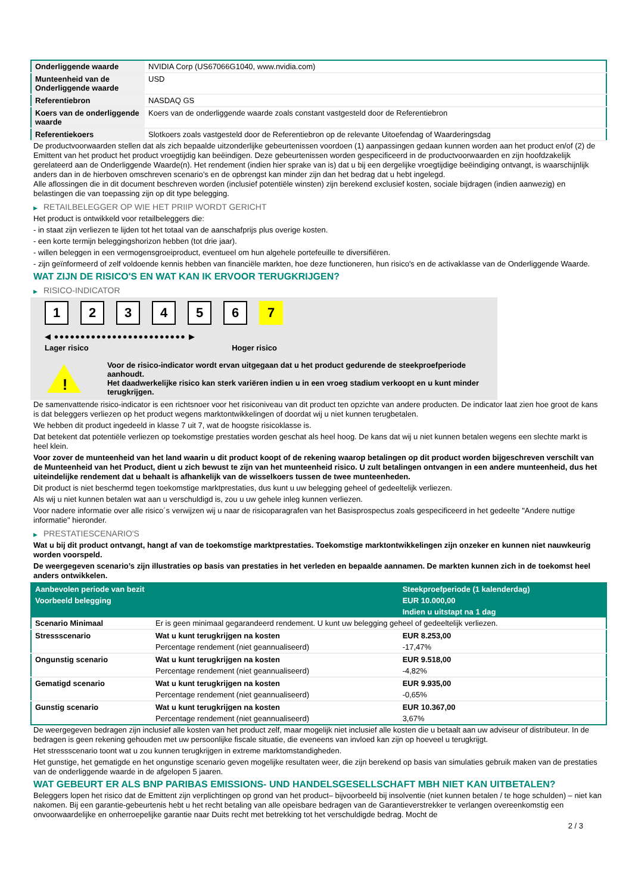| Onderliggende waarde | NVIDIA Corp (US67066G1040, www.nvidia.com) |
| Munteenheid van de Onderliggende waarde | USD |
| Referentiebron | NASDAQ GS |
| Koers van de onderliggende waarde | Koers van de onderliggende waarde zoals constant vastgesteld door de Referentiebron |
| Referentiekoers | Slotkoers zoals vastgesteld door de Referentiebron op de relevante Uitoefendag of Waarderingsdag |
De productvoorwaarden stellen dat als zich bepaalde uitzonderlijke gebeurtenissen voordoen (1) aanpassingen gedaan kunnen worden aan het product en/of (2) de Emittent van het product het product vroegtijdig kan beëindigen. Deze gebeurtenissen worden gespecificeerd in de productvoorwaarden en zijn hoofdzakelijk gerelateerd aan de Onderliggende Waarde(n). Het rendement (indien hier sprake van is) dat u bij een dergelijke vroegtijdige beëindiging ontvangt, is waarschijnlijk anders dan in de hierboven omschreven scenario’s en de opbrengst kan minder zijn dan het bedrag dat u hebt ingelegd.
Alle aflossingen die in dit document beschreven worden (inclusief potentiële winsten) zijn berekend exclusief kosten, sociale bijdragen (indien aanwezig) en belastingen die van toepassing zijn op dit type belegging.
▶ RETAILBELEGGER OP WIE HET PRIIP WORDT GERICHT
Het product is ontwikkeld voor retailbeleggers die:
- in staat zijn verliezen te lijden tot het totaal van de aanschafprijs plus overige kosten.
- een korte termijn beleggingshorizon hebben (tot drie jaar).
- willen beleggen in een vermogensgroeiproduct, eventueel om hun algehele portefeuille te diversifiëren.
- zijn geïnformeerd of zelf voldoende kennis hebben van financiële markten, hoe deze functioneren, hun risico's en de activaklasse van de Onderliggende Waarde.
WAT ZIJN DE RISICO'S EN WAT KAN IK ERVOOR TERUGKRIJGEN?
▶ RISICO-INDICATOR
1 2 3 4 5 6 7
◀ ●●●●●●●●●●●●●●●●●●●●●●●●● ▶
Lager risico Hoger risico
!
Voor de risico-indicator wordt ervan uitgegaan dat u het product gedurende de steekproefperiode aanhoudt.
Het daadwerkelijke risico kan sterk variëren indien u in een vroeg stadium verkoopt en u kunt minder terugkrijgen.
De samenvattende risico-indicator is een richtsnoer voor het risiconiveau van dit product ten opzichte van andere producten. De indicator laat zien hoe groot de kans is dat beleggers verliezen op het product wegens marktontwikkelingen of doordat wij u niet kunnen terugbetalen.
We hebben dit product ingedeeld in klasse 7 uit 7, wat de hoogste risicoklasse is.
Dat betekent dat potentiële verliezen op toekomstige prestaties worden geschat als heel hoog. De kans dat wij u niet kunnen betalen wegens een slechte markt is heel klein.
Voor zover de munteenheid van het land waarin u dit product koopt of de rekening waarop betalingen op dit product worden bijgeschreven verschilt van de Munteenheid van het Product, dient u zich bewust te zijn van het munteenheid risico. U zult betalingen ontvangen in een andere munteenheid, dus het uiteindelijke rendement dat u behaalt is afhankelijk van de wisselkoers tussen de twee munteenheden.
Dit product is niet beschermd tegen toekomstige marktprestaties, dus kunt u uw belegging geheel of gedeeltelijk verliezen.
Als wij u niet kunnen betalen wat aan u verschuldigd is, zou u uw gehele inleg kunnen verliezen.
Voor nadere informatie over alle risico´s verwijzen wij u naar de risicoparagrafen van het Basisprospectus zoals gespecificeerd in het gedeelte "Andere nuttige informatie" hieronder.
▶ PRESTATIESCENARIO'S
Wat u bij dit product ontvangt, hangt af van de toekomstige marktprestaties. Toekomstige marktontwikkelingen zijn onzeker en kunnen niet nauwkeurig worden voorspeld.
De weergegeven scenario’s zijn illustraties op basis van prestaties in het verleden en bepaalde aannamen. De markten kunnen zich in de toekomst heel anders ontwikkelen.
| Aanbevolen periode van bezit | | Steekproefperiode (1 kalenderdag) |
| Voorbeeld belegging | | EUR 10.000,00 |
| | | Indien u uitstapt na 1 dag |
| Scenario Minimaal | Er is geen minimaal gegarandeerd rendement. U kunt uw belegging geheel of gedeeltelijk verliezen. | |
| Stressscenario | Wat u kunt terugkrijgen na kosten | EUR 8.253,00 |
| | Percentage rendement (niet geannualiseerd) | -17,47% |
| Ongunstig scenario | Wat u kunt terugkrijgen na kosten | EUR 9.518,00 |
| | Percentage rendement (niet geannualiseerd) | -4,82% |
| Gematigd scenario | Wat u kunt terugkrijgen na kosten | EUR 9.935,00 |
| | Percentage rendement (niet geannualiseerd) | -0,65% |
| Gunstig scenario | Wat u kunt terugkrijgen na kosten | EUR 10.367,00 |
| | Percentage rendement (niet geannualiseerd) | 3,67% |
De weergegeven bedragen zijn inclusief alle kosten van het product zelf, maar mogelijk niet inclusief alle kosten die u betaalt aan uw adviseur of distributeur. In de bedragen is geen rekening gehouden met uw persoonlijke fiscale situatie, die eveneens van invloed kan zijn op hoeveel u terugkrijgt.
Het stressscenario toont wat u zou kunnen terugkrijgen in extreme marktomstandigheden.
Het gunstige, het gematigde en het ongunstige scenario geven mogelijke resultaten weer, die zijn berekend op basis van simulaties gebruik maken van de prestaties van de onderliggende waarde in de afgelopen 5 jaaren.
WAT GEBEURT ER ALS BNP PARIBAS EMISSIONS- UND HANDELSGESELLSCHAFT MBH NIET KAN UITBETALEN?
Beleggers lopen het risico dat de Emittent zijn verplichtingen op grond van het product– bijvoorbeeld bij insolventie (niet kunnen betalen / te hoge schulden) – niet kan nakomen. Bij een garantie-gebeurtenis hebt u het recht betaling van alle opeisbare bedragen van de Garantieverstrekker te verlangen overeenkomstig een onvoorwaardelijke en onherroepelijke garantie naar Duits recht met betrekking tot het verschuldigde bedrag. Mocht de
2 / 3